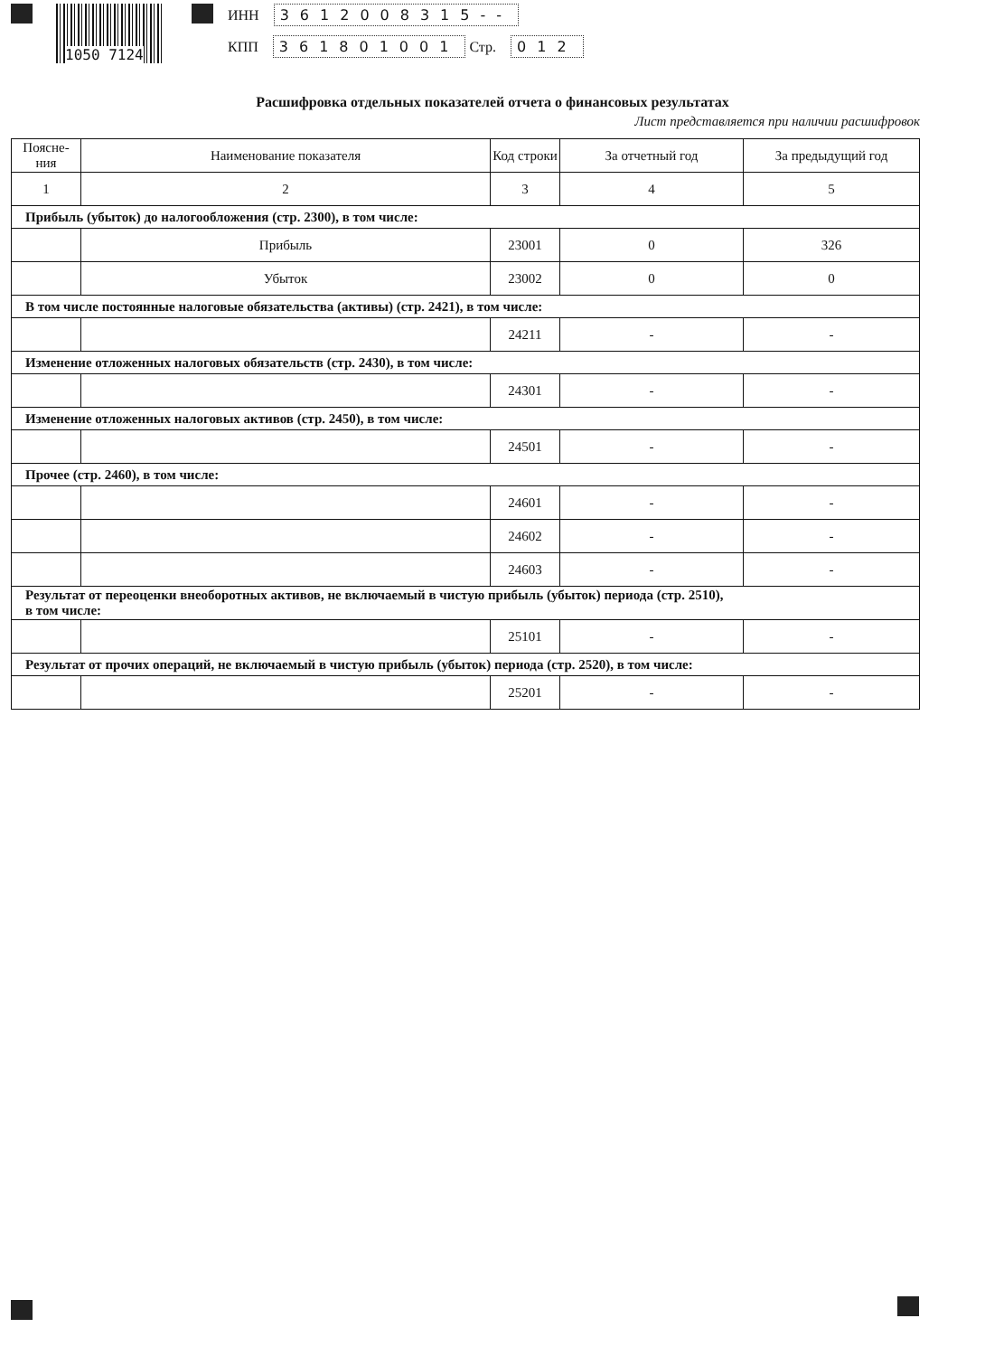1050 7124
ИНН 3612008315--
КПП 361801001 Стр. 012
Расшифровка отдельных показателей отчета о финансовых результатах
Лист представляется при наличии расшифровок
| Поясне-ния | Наименование показателя | Код строки | За отчетный год | За предыдущий год |
| --- | --- | --- | --- | --- |
| 1 | 2 | 3 | 4 | 5 |
| Прибыль (убыток) до налогообложения (стр. 2300), в том числе: | | | | |
| | Прибыль | 23001 | 0 | 326 |
| | Убыток | 23002 | 0 | 0 |
| В том числе постоянные налоговые обязательства (активы) (стр. 2421), в том числе: | | | | |
| | | 24211 | - | - |
| Изменение отложенных налоговых обязательств (стр. 2430), в том числе: | | | | |
| | | 24301 | - | - |
| Изменение отложенных налоговых активов (стр. 2450), в том числе: | | | | |
| | | 24501 | - | - |
| Прочее (стр. 2460), в том числе: | | | | |
| | | 24601 | - | - |
| | | 24602 | - | - |
| | | 24603 | - | - |
| Результат от переоценки внеоборотных активов, не включаемый в чистую прибыль (убыток) периода (стр. 2510), в том числе: | | | | |
| | | 25101 | - | - |
| Результат от прочих операций, не включаемый в чистую прибыль (убыток) периода (стр. 2520), в том числе: | | | | |
| | | 25201 | - | - |